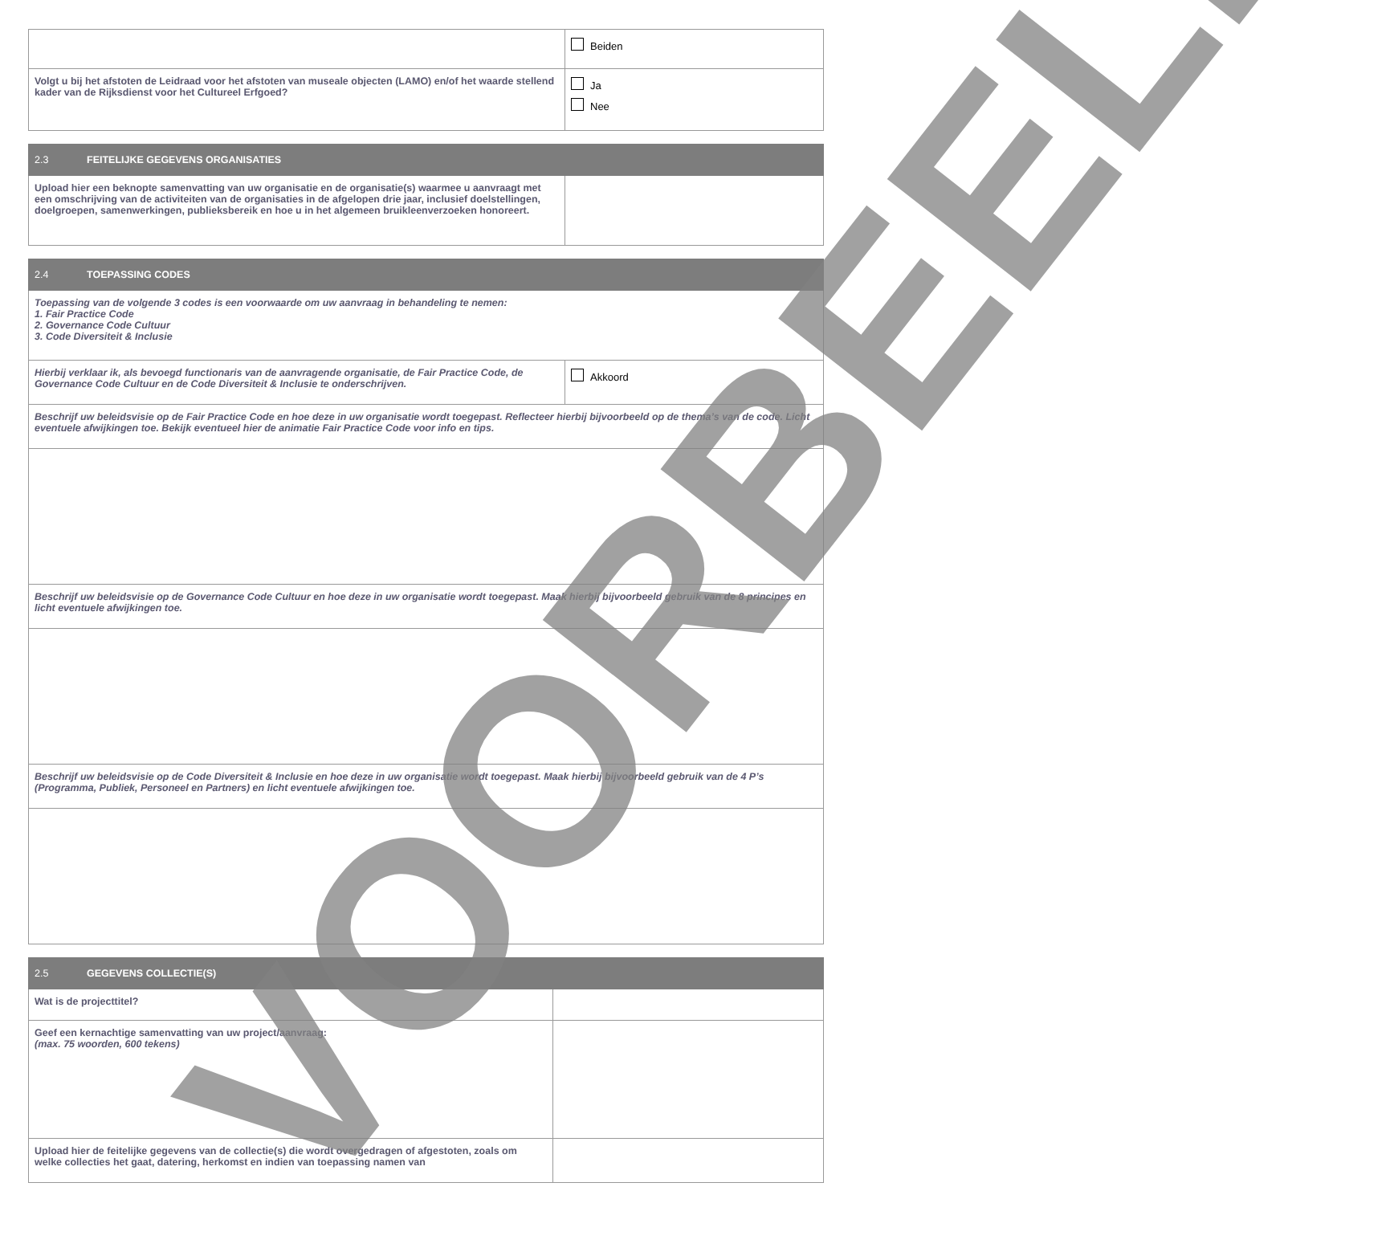| | Beiden |
| Volgt u bij het afstoten de Leidraad voor het afstoten van museale objecten (LAMO) en/of het waarde stellend kader van de Rijksdienst voor het Cultureel Erfgoed? | Ja Nee |
| 2.3 FEITELIJKE GEGEVENS ORGANISATIES | |
| Upload hier een beknopte samenvatting van uw organisatie en de organisatie(s) waarmee u aanvraagt met een omschrijving van de activiteiten van de organisaties in de afgelopen drie jaar, inclusief doelstellingen, doelgroepen, samenwerkingen, publieksbereik en hoe u in het algemeen bruikleenverzoeken honoreert. | |
| 2.4 TOEPASSING CODES | |
| Toepassing van de volgende 3 codes is een voorwaarde om uw aanvraag in behandeling te nemen: 1. Fair Practice Code 2. Governance Code Cultuur 3. Code Diversiteit & Inclusie | |
| Hierbij verklaar ik, als bevoegd functionaris van de aanvragende organisatie, de Fair Practice Code, de Governance Code Cultuur en de Code Diversiteit & Inclusie te onderschrijven. | Akkoord |
| Beschrijf uw beleidsvisie op de Fair Practice Code en hoe deze in uw organisatie wordt toegepast. Reflecteer hierbij bijvoorbeeld op de thema’s van de code. Licht eventuele afwijkingen toe. Bekijk eventueel hier de animatie Fair Practice Code voor info en tips. | |
| Beschrijf uw beleidsvisie op de Governance Code Cultuur en hoe deze in uw organisatie wordt toegepast. Maak hierbij bijvoorbeeld gebruik van de 8 principes en licht eventuele afwijkingen toe. | |
| Beschrijf uw beleidsvisie op de Code Diversiteit & Inclusie en hoe deze in uw organisatie wordt toegepast. Maak hierbij bijvoorbeeld gebruik van de 4 P’s (Programma, Publiek, Personeel en Partners) en licht eventuele afwijkingen toe. | |
| 2.5 GEGEVENS COLLECTIE(S) | |
| Wat is de projecttitel? | |
| Geef een kernachtige samenvatting van uw project/aanvraag: (max. 75 woorden, 600 tekens) | |
| Upload hier de feitelijke gegevens van de collectie(s) die wordt overgedragen of afgestoten, zoals om welke collecties het gaat, datering, herkomst en indien van toepassing namen van | |
VOORBEELD